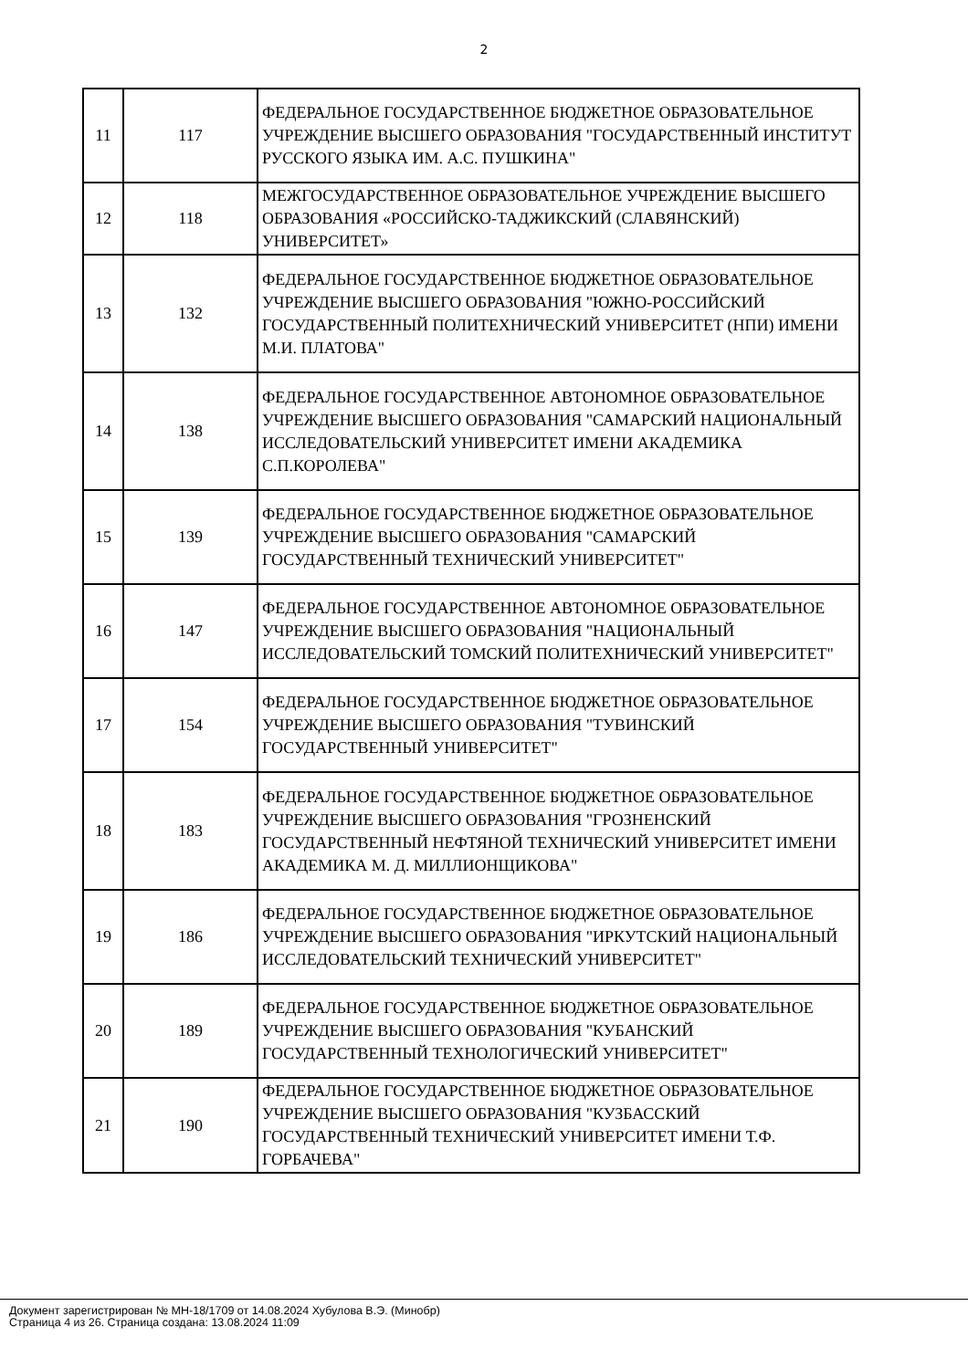2
| 11 | 117 | ФЕДЕРАЛЬНОЕ ГОСУДАРСТВЕННОЕ БЮДЖЕТНОЕ ОБРАЗОВАТЕЛЬНОЕ УЧРЕЖДЕНИЕ ВЫСШЕГО ОБРАЗОВАНИЯ "ГОСУДАРСТВЕННЫЙ ИНСТИТУТ РУССКОГО ЯЗЫКА ИМ. А.С. ПУШКИНА" |
| 12 | 118 | МЕЖГОСУДАРСТВЕННОЕ ОБРАЗОВАТЕЛЬНОЕ УЧРЕЖДЕНИЕ ВЫСШЕГО ОБРАЗОВАНИЯ «РОССИЙСКО-ТАДЖИКСКИЙ (СЛАВЯНСКИЙ) УНИВЕРСИТЕТ» |
| 13 | 132 | ФЕДЕРАЛЬНОЕ ГОСУДАРСТВЕННОЕ БЮДЖЕТНОЕ ОБРАЗОВАТЕЛЬНОЕ УЧРЕЖДЕНИЕ ВЫСШЕГО ОБРАЗОВАНИЯ "ЮЖНО-РОССИЙСКИЙ ГОСУДАРСТВЕННЫЙ ПОЛИТЕХНИЧЕСКИЙ УНИВЕРСИТЕТ (НПИ) ИМЕНИ М.И. ПЛАТОВА" |
| 14 | 138 | ФЕДЕРАЛЬНОЕ ГОСУДАРСТВЕННОЕ АВТОНОМНОЕ ОБРАЗОВАТЕЛЬНОЕ УЧРЕЖДЕНИЕ ВЫСШЕГО ОБРАЗОВАНИЯ "САМАРСКИЙ НАЦИОНАЛЬНЫЙ ИССЛЕДОВАТЕЛЬСКИЙ УНИВЕРСИТЕТ ИМЕНИ АКАДЕМИКА С.П.КОРОЛЕВА" |
| 15 | 139 | ФЕДЕРАЛЬНОЕ ГОСУДАРСТВЕННОЕ БЮДЖЕТНОЕ ОБРАЗОВАТЕЛЬНОЕ УЧРЕЖДЕНИЕ ВЫСШЕГО ОБРАЗОВАНИЯ "САМАРСКИЙ ГОСУДАРСТВЕННЫЙ ТЕХНИЧЕСКИЙ УНИВЕРСИТЕТ" |
| 16 | 147 | ФЕДЕРАЛЬНОЕ ГОСУДАРСТВЕННОЕ АВТОНОМНОЕ ОБРАЗОВАТЕЛЬНОЕ УЧРЕЖДЕНИЕ ВЫСШЕГО ОБРАЗОВАНИЯ "НАЦИОНАЛЬНЫЙ ИССЛЕДОВАТЕЛЬСКИЙ ТОМСКИЙ ПОЛИТЕХНИЧЕСКИЙ УНИВЕРСИТЕТ" |
| 17 | 154 | ФЕДЕРАЛЬНОЕ ГОСУДАРСТВЕННОЕ БЮДЖЕТНОЕ ОБРАЗОВАТЕЛЬНОЕ УЧРЕЖДЕНИЕ ВЫСШЕГО ОБРАЗОВАНИЯ "ТУВИНСКИЙ ГОСУДАРСТВЕННЫЙ УНИВЕРСИТЕТ" |
| 18 | 183 | ФЕДЕРАЛЬНОЕ ГОСУДАРСТВЕННОЕ БЮДЖЕТНОЕ ОБРАЗОВАТЕЛЬНОЕ УЧРЕЖДЕНИЕ ВЫСШЕГО ОБРАЗОВАНИЯ "ГРОЗНЕНСКИЙ ГОСУДАРСТВЕННЫЙ НЕФТЯНОЙ ТЕХНИЧЕСКИЙ УНИВЕРСИТЕТ ИМЕНИ АКАДЕМИКА М. Д. МИЛЛИОНЩИКОВА" |
| 19 | 186 | ФЕДЕРАЛЬНОЕ ГОСУДАРСТВЕННОЕ БЮДЖЕТНОЕ ОБРАЗОВАТЕЛЬНОЕ УЧРЕЖДЕНИЕ ВЫСШЕГО ОБРАЗОВАНИЯ "ИРКУТСКИЙ НАЦИОНАЛЬНЫЙ ИССЛЕДОВАТЕЛЬСКИЙ ТЕХНИЧЕСКИЙ УНИВЕРСИТЕТ" |
| 20 | 189 | ФЕДЕРАЛЬНОЕ ГОСУДАРСТВЕННОЕ БЮДЖЕТНОЕ ОБРАЗОВАТЕЛЬНОЕ УЧРЕЖДЕНИЕ ВЫСШЕГО ОБРАЗОВАНИЯ "КУБАНСКИЙ ГОСУДАРСТВЕННЫЙ ТЕХНОЛОГИЧЕСКИЙ УНИВЕРСИТЕТ" |
| 21 | 190 | ФЕДЕРАЛЬНОЕ ГОСУДАРСТВЕННОЕ БЮДЖЕТНОЕ ОБРАЗОВАТЕЛЬНОЕ УЧРЕЖДЕНИЕ ВЫСШЕГО ОБРАЗОВАНИЯ "КУЗБАССКИЙ ГОСУДАРСТВЕННЫЙ ТЕХНИЧЕСКИЙ УНИВЕРСИТЕТ ИМЕНИ Т.Ф. ГОРБАЧЕВА" |
Документ зарегистрирован № МН-18/1709 от 14.08.2024 Хубулова В.Э. (Минобр)
Страница 4 из 26. Страница создана: 13.08.2024 11:09